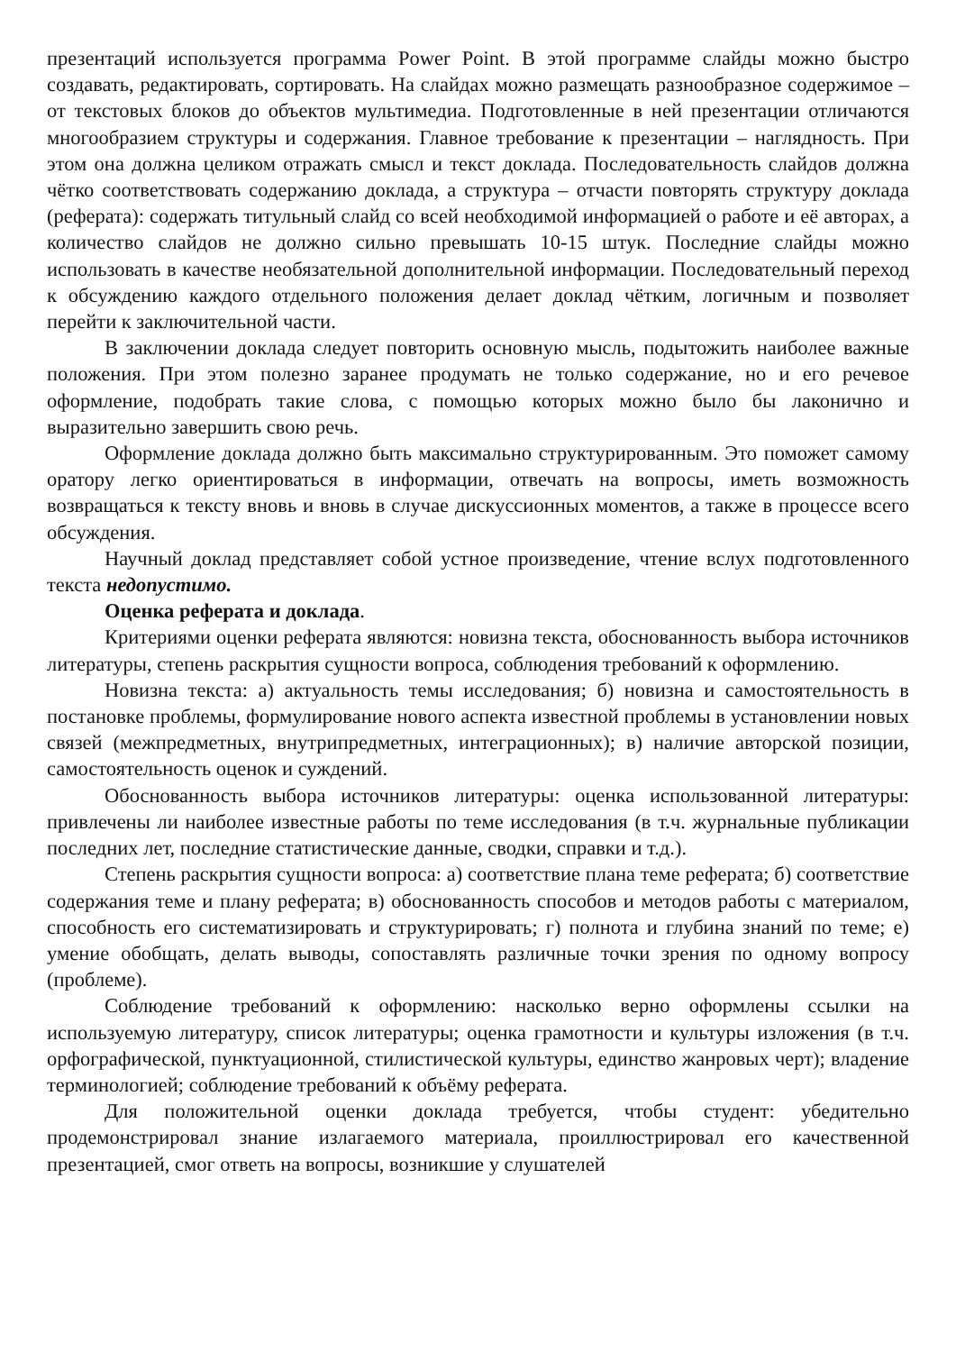презентаций используется программа Power Point. В этой программе слайды можно быстро создавать, редактировать, сортировать. На слайдах можно размещать разнообразное содержимое – от текстовых блоков до объектов мультимедиа. Подготовленные в ней презентации отличаются многообразием структуры и содержания. Главное требование к презентации – наглядность. При этом она должна целиком отражать смысл и текст доклада. Последовательность слайдов должна чётко соответствовать содержанию доклада, а структура – отчасти повторять структуру доклада (реферата): содержать титульный слайд со всей необходимой информацией о работе и её авторах, а количество слайдов не должно сильно превышать 10-15 штук. Последние слайды можно использовать в качестве необязательной дополнительной информации. Последовательный переход к обсуждению каждого отдельного положения делает доклад чётким, логичным и позволяет перейти к заключительной части.
В заключении доклада следует повторить основную мысль, подытожить наиболее важные положения. При этом полезно заранее продумать не только содержание, но и его речевое оформление, подобрать такие слова, с помощью которых можно было бы лаконично и выразительно завершить свою речь.
Оформление доклада должно быть максимально структурированным. Это поможет самому оратору легко ориентироваться в информации, отвечать на вопросы, иметь возможность возвращаться к тексту вновь и вновь в случае дискуссионных моментов, а также в процессе всего обсуждения.
Научный доклад представляет собой устное произведение, чтение вслух подготовленного текста недопустимо.
Оценка реферата и доклада.
Критериями оценки реферата являются: новизна текста, обоснованность выбора источников литературы, степень раскрытия сущности вопроса, соблюдения требований к оформлению.
Новизна текста: а) актуальность темы исследования; б) новизна и самостоятельность в постановке проблемы, формулирование нового аспекта известной проблемы в установлении новых связей (межпредметных, внутрипредметных, интеграционных); в) наличие авторской позиции, самостоятельность оценок и суждений.
Обоснованность выбора источников литературы: оценка использованной литературы: привлечены ли наиболее известные работы по теме исследования (в т.ч. журнальные публикации последних лет, последние статистические данные, сводки, справки и т.д.).
Степень раскрытия сущности вопроса: а) соответствие плана теме реферата; б) соответствие содержания теме и плану реферата; в) обоснованность способов и методов работы с материалом, способность его систематизировать и структурировать; г) полнота и глубина знаний по теме; е) умение обобщать, делать выводы, сопоставлять различные точки зрения по одному вопросу (проблеме).
Соблюдение требований к оформлению: насколько верно оформлены ссылки на используемую литературу, список литературы; оценка грамотности и культуры изложения (в т.ч. орфографической, пунктуационной, стилистической культуры, единство жанровых черт); владение терминологией; соблюдение требований к объёму реферата.
Для положительной оценки доклада требуется, чтобы студент: убедительно продемонстрировал знание излагаемого материала, проиллюстрировал его качественной презентацией, смог ответь на вопросы, возникшие у слушателей